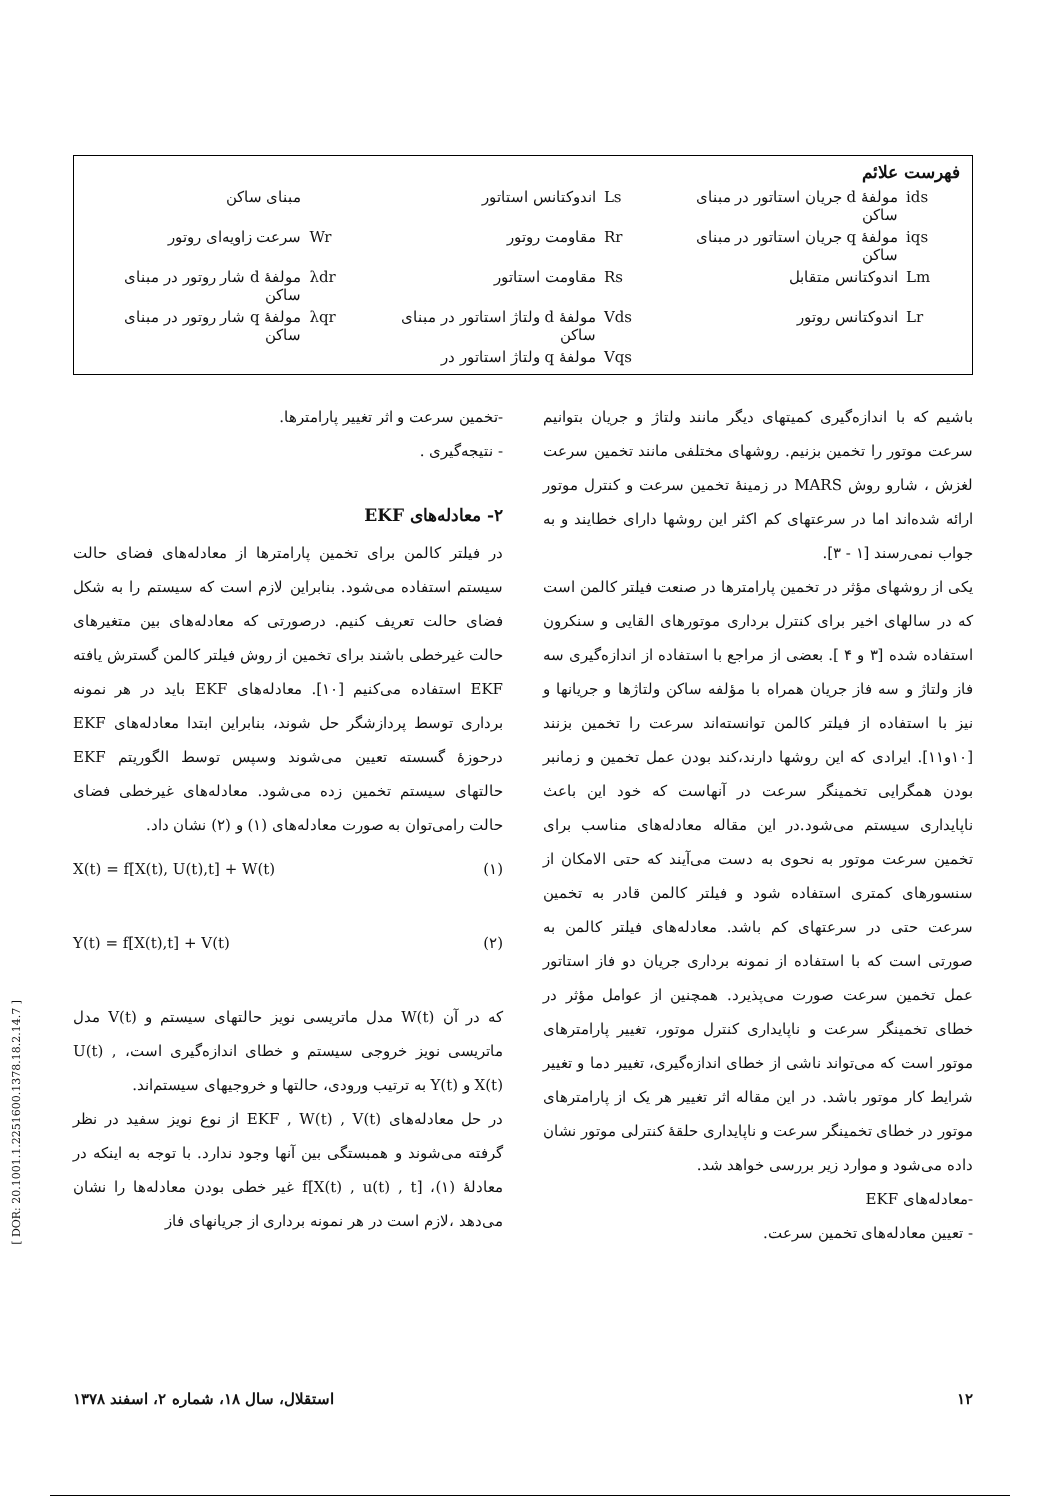فهرست علائم
| ids | مولفهٔ d جریان استاتور در مبنای ساکن | Ls | اندوکتانس استاتور | | مبنای ساکن |
| iqs | مولفهٔ q جریان استاتور در مبنای ساکن | Rr | مقاومت روتور | Wr | سرعت زاویه‌ای روتور |
| Lm | اندوکتانس متقابل | Rs | مقاومت استاتور | λdr | مولفهٔ d شار روتور در مبنای ساکن |
| Lr | اندوکتانس روتور | Vds | مولفهٔ d ولتاژ استاتور در مبنای ساکن | λqr | مولفهٔ q شار روتور در مبنای ساکن |
| | | Vqs | مولفهٔ q ولتاژ استاتور در | | |
باشیم که با اندازه‌گیری کمیتهای دیگر مانند ولتاژ و جریان بتوانیم سرعت موتور را تخمین بزنیم. روشهای مختلفی مانند تخمین سرعت لغزش ، شارو روش MARS در زمینهٔ تخمین سرعت و کنترل موتور ارائه شده‌اند اما در سرعتهای کم اکثر این روشها دارای خطایند و به جواب نمی‌رسند [۱ - ۳].
یکی از روشهای مؤثر در تخمین پارامترها در صنعت فیلتر کالمن است که در سالهای اخیر برای کنترل برداری موتورهای القایی و سنکرون استفاده شده [۳ و ۴ ]. بعضی از مراجع با استفاده از اندازه‌گیری سه فاز ولتاژ و سه فاز جریان همراه با مؤلفه ساکن ولتاژها و جریانها و نیز با استفاده از فیلتر کالمن توانسته‌اند سرعت را تخمین بزنند [۱۰و۱۱]. ایرادی که این روشها دارند،کند بودن عمل تخمین و زمانبر بودن همگرایی تخمینگر سرعت در آنهاست که خود این باعث ناپایداری سیستم می‌شود.در این مقاله معادله‌های مناسب برای تخمین سرعت موتور به نحوی به دست می‌آیند که حتی الامکان از سنسورهای کمتری استفاده شود و فیلتر کالمن قادر به تخمین سرعت حتی در سرعتهای کم باشد. معادله‌های فیلتر کالمن به صورتی است که با استفاده از نمونه برداری جریان دو فاز استاتور عمل تخمین سرعت صورت می‌پذیرد. همچنین از عوامل مؤثر در خطای تخمینگر سرعت و ناپایداری کنترل موتور، تغییر پارامترهای موتور است که می‌تواند ناشی از خطای اندازه‌گیری، تغییر دما و تغییر شرایط کار موتور باشد. در این مقاله اثر تغییر هر یک از پارامترهای موتور در خطای تخمینگر سرعت و ناپایداری حلقهٔ کنترلی موتور نشان داده می‌شود و موارد زیر بررسی خواهد شد.
-معادله‌های EKF
- تعیین معادله‌های تخمین سرعت.
-تخمین سرعت و اثر تغییر پارامترها.
- نتیجه‌گیری .
۲- معادله‌های EKF
در فیلتر کالمن برای تخمین پارامترها از معادله‌های فضای حالت سیستم استفاده می‌شود. بنابراین لازم است که سیستم را به شکل فضای حالت تعریف کنیم. درصورتی که معادله‌های بین متغیرهای حالت غیرخطی باشند برای تخمین از روش فیلتر کالمن گسترش یافته EKF استفاده می‌کنیم [۱۰]. معادله‌های EKF باید در هر نمونه برداری توسط پردازشگر حل شوند، بنابراین ابتدا معادله‌های EKF درحوزهٔ گسسته تعیین می‌شوند وسپس توسط الگوریتم EKF حالتهای سیستم تخمین زده می‌شود. معادله‌های غیرخطی فضای حالت رامی‌توان به صورت معادله‌های (۱) و (۲) نشان داد.
X(t) = f[X(t), U(t),t] + W(t) (۱)
Y(t) = f[X(t),t] + V(t) (۲)
که در آن W(t) مدل ماتریسی نویز حالتهای سیستم و V(t) مدل ماتریسی نویز خروجی سیستم و خطای اندازه‌گیری است، U(t) , X(t) و Y(t) به ترتیب ورودی، حالتها و خروجیهای سیستم‌اند.
در حل معادله‌های EKF , W(t) , V(t) از نوع نویز سفید در نظر گرفته می‌شوند و همبستگی بین آنها وجود ندارد. با توجه به اینکه در معادلهٔ (۱)، f[X(t) , u(t) , t] غیر خطی بودن معادله‌ها را نشان می‌دهد ،لازم است در هر نمونه برداری از جریانهای فاز
۱۲ استقلال، سال ۱۸، شماره ۲، اسفند ۱۳۷۸
[ DOR: 20.1001.1.2251600.1378.18.2.14.7 ]